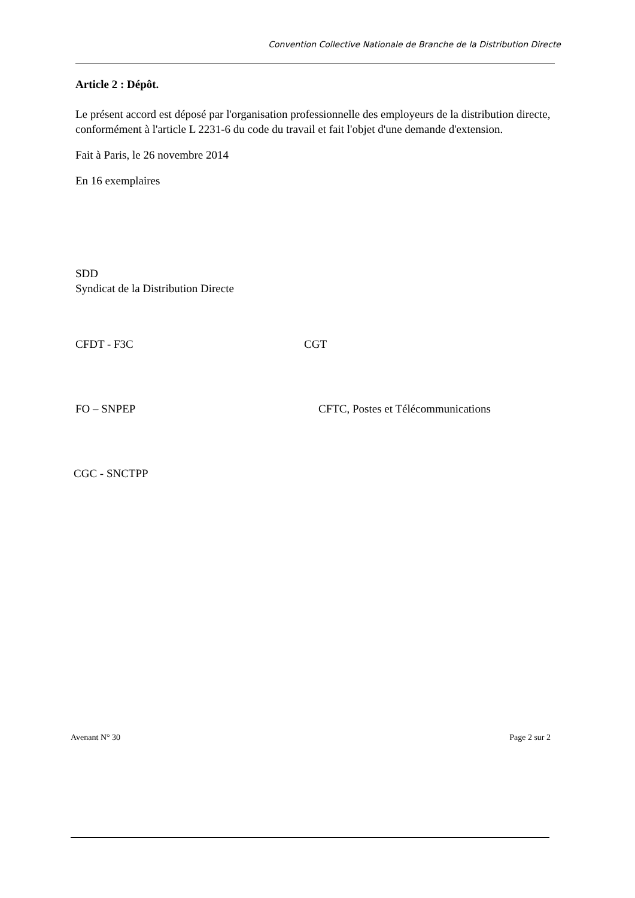Convention Collective Nationale de Branche de la Distribution Directe
Article 2 : Dépôt.
Le présent accord est déposé par l'organisation professionnelle des employeurs de la distribution directe, conformément à l'article L 2231-6 du code du travail et fait l'objet d'une demande d'extension.
Fait à Paris, le 26 novembre 2014
En 16 exemplaires
SDD
Syndicat de la Distribution Directe
CFDT - F3C CGT
FO – SNPEP CFTC, Postes et Télécommunications
CGC - SNCTPP
Avenant N° 30 Page 2 sur 2